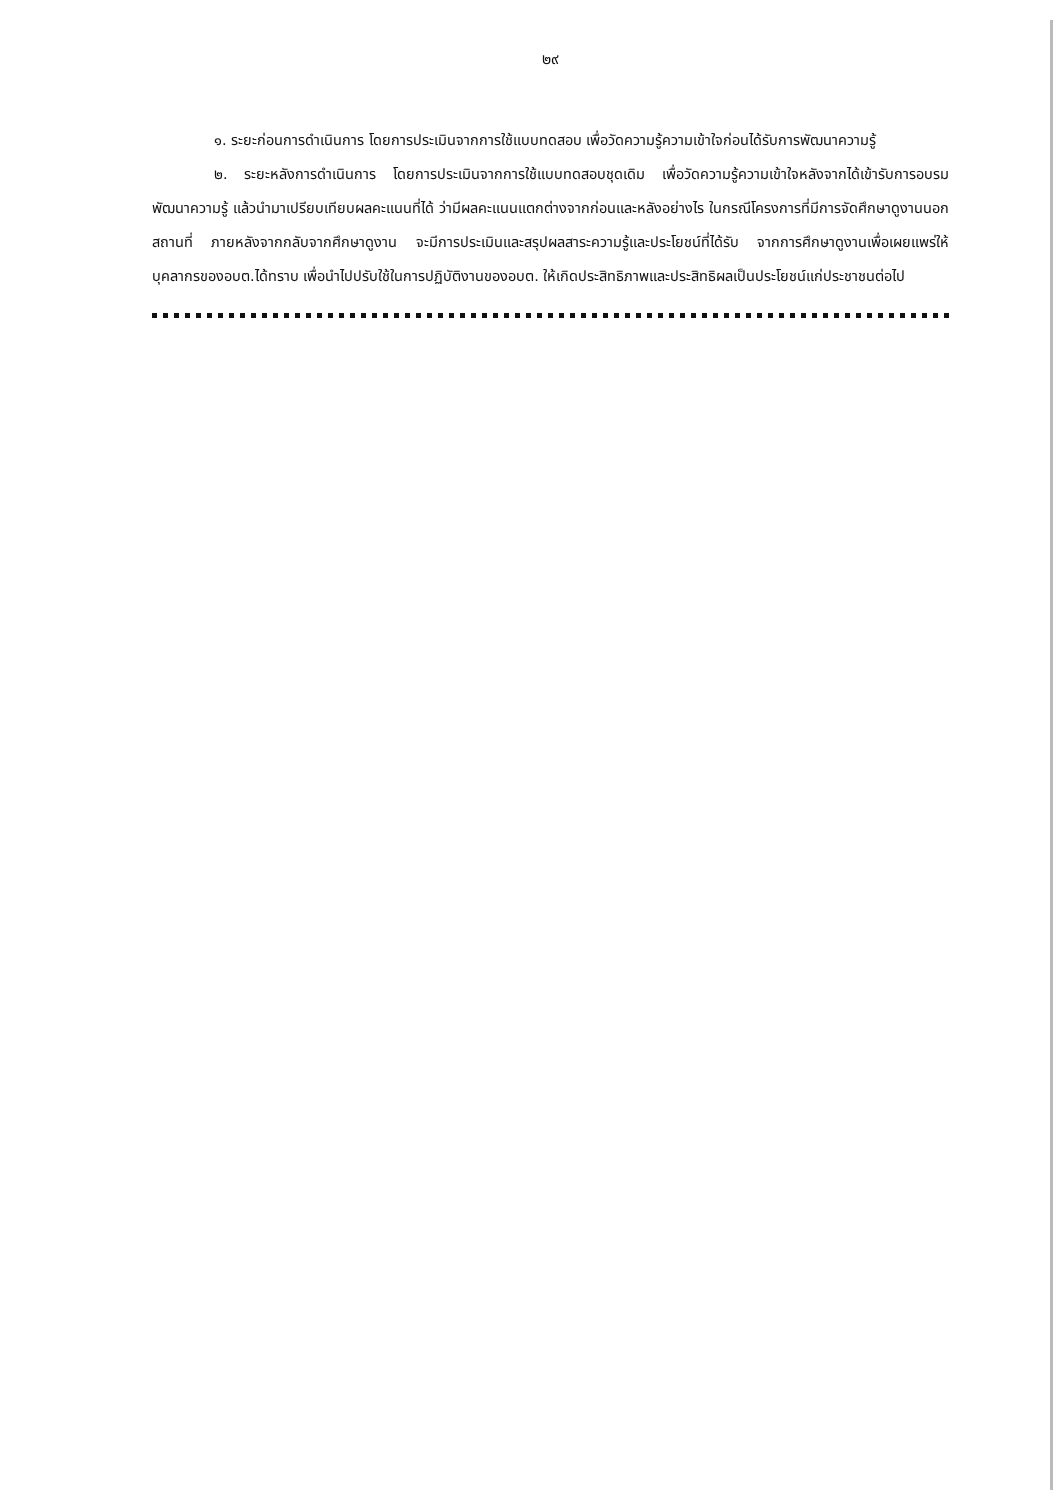๒๙
๑. ระยะก่อนการดำเนินการ โดยการประเมินจากการใช้แบบทดสอบ เพื่อวัดความรู้ความเข้าใจก่อนได้รับการพัฒนาความรู้
๒. ระยะหลังการดำเนินการ โดยการประเมินจากการใช้แบบทดสอบชุดเดิม เพื่อวัดความรู้ความเข้าใจหลังจากได้เข้ารับการอบรมพัฒนาความรู้ แล้วนำมาเปรียบเทียบผลคะแนนที่ได้ ว่ามีผลคะแนนแตกต่างจากก่อนและหลังอย่างไร ในกรณีโครงการที่มีการจัดศึกษาดูงานนอกสถานที่ ภายหลังจากกลับจากศึกษาดูงาน จะมีการประเมินและสรุปผลสาระความรู้และประโยชน์ที่ได้รับ จากการศึกษาดูงานเพื่อเผยแพร่ให้บุคลากรของอบต.ได้ทราบ เพื่อนำไปปรับใช้ในการปฏิบัติงานของอบต. ให้เกิดประสิทธิภาพและประสิทธิผลเป็นประโยชน์แก่ประชาชนต่อไป